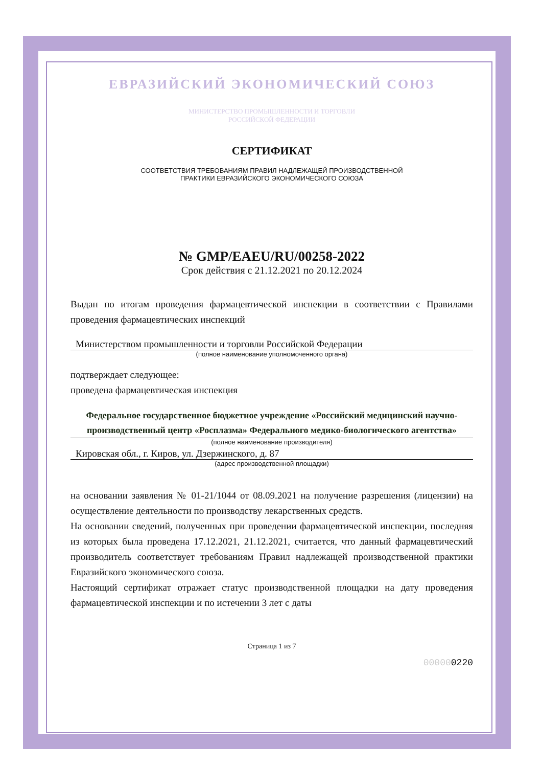ЕВРАЗИЙСКИЙ ЭКОНОМИЧЕСКИЙ СОЮЗ
МИНИСТЕРСТВО ПРОМЫШЛЕННОСТИ И ТОРГОВЛИ
РОССИЙСКОЙ ФЕДЕРАЦИИ
СЕРТИФИКАТ
СООТВЕТСТВИЯ ТРЕБОВАНИЯМ ПРАВИЛ НАДЛЕЖАЩЕЙ ПРОИЗВОДСТВЕННОЙ
ПРАКТИКИ ЕВРАЗИЙСКОГО ЭКОНОМИЧЕСКОГО СОЮЗА
№ GMP/EAEU/RU/00258-2022
Срок действия с 21.12.2021 по 20.12.2024
Выдан по итогам проведения фармацевтической инспекции в соответствии с Правилами проведения фармацевтических инспекций
Министерством промышленности и торговли Российской Федерации
(полное наименование уполномоченного органа)
подтверждает следующее:
проведена фармацевтическая инспекция
Федеральное государственное бюджетное учреждение «Российский медицинский научно-производственный центр «Росплазма» Федерального медико-биологического агентства»
(полное наименование производителя)
Кировская обл., г. Киров, ул. Дзержинского, д. 87
(адрес производственной площадки)
на основании заявления № 01-21/1044 от 08.09.2021 на получение разрешения (лицензии) на осуществление деятельности по производству лекарственных средств.
На основании сведений, полученных при проведении фармацевтической инспекции, последняя из которых была проведена 17.12.2021, 21.12.2021, считается, что данный фармацевтический производитель соответствует требованиям Правил надлежащей производственной практики Евразийского экономического союза.
Настоящий сертификат отражает статус производственной площадки на дату проведения фармацевтической инспекции и по истечении 3 лет с даты
Страница 1 из 7
000000220